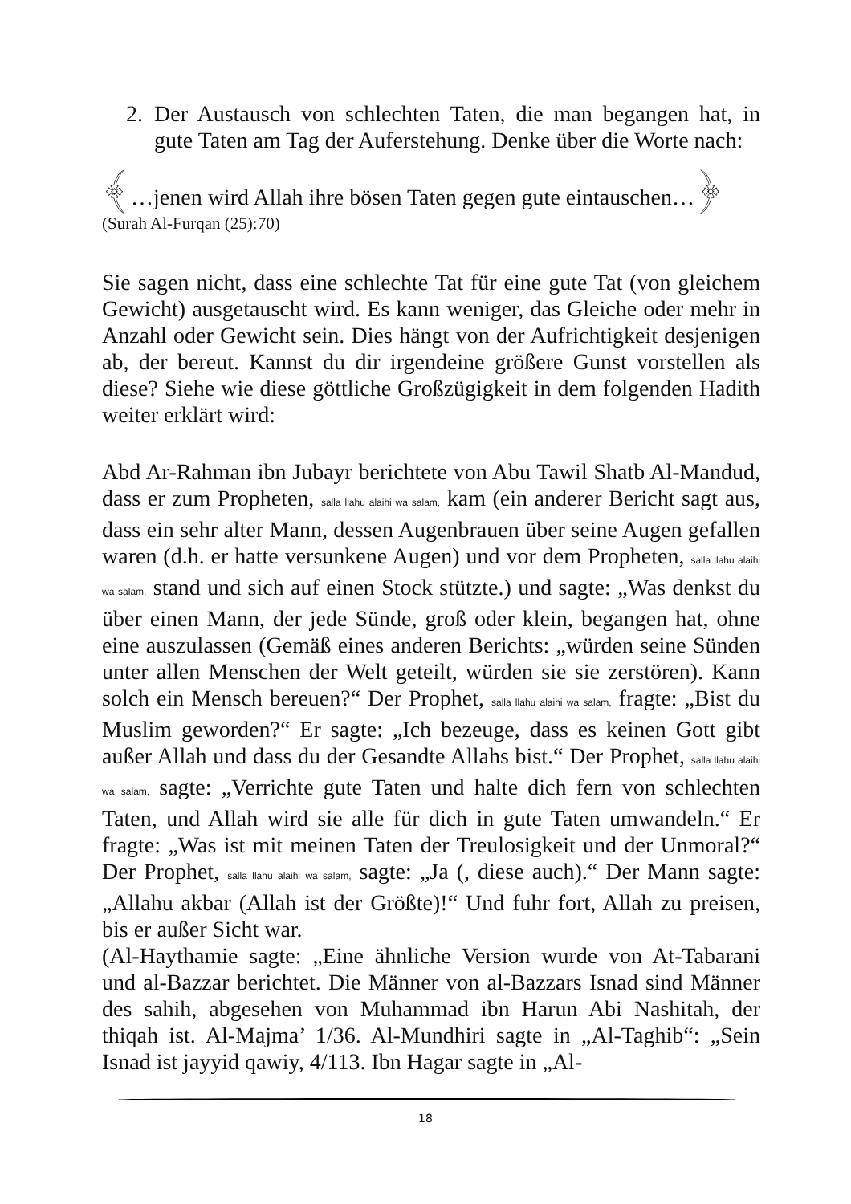2. Der Austausch von schlechten Taten, die man begangen hat, in gute Taten am Tag der Auferstehung. Denke über die Worte nach:
﴾…jenen wird Allah ihre bösen Taten gegen gute eintauschen…﴿
(Surah Al-Furqan (25):70)
Sie sagen nicht, dass eine schlechte Tat für eine gute Tat (von gleichem Gewicht) ausgetauscht wird. Es kann weniger, das Gleiche oder mehr in Anzahl oder Gewicht sein. Dies hängt von der Aufrichtigkeit desjenigen ab, der bereut. Kannst du dir irgendeine größere Gunst vorstellen als diese? Siehe wie diese göttliche Großzügigkeit in dem folgenden Hadith weiter erklärt wird:
Abd Ar-Rahman ibn Jubayr berichtete von Abu Tawil Shatb Al-Mandud, dass er zum Propheten, salla llahu alaihi wa salam, kam (ein anderer Bericht sagt aus, dass ein sehr alter Mann, dessen Augenbrauen über seine Augen gefallen waren (d.h. er hatte versunkene Augen) und vor dem Propheten, salla llahu alaihi wa salam, stand und sich auf einen Stock stützte.) und sagte: „Was denkst du über einen Mann, der jede Sünde, groß oder klein, begangen hat, ohne eine auszulassen (Gemäß eines anderen Berichts: „würden seine Sünden unter allen Menschen der Welt geteilt, würden sie sie zerstören). Kann solch ein Mensch bereuen?“ Der Prophet, salla llahu alaihi wa salam, fragte: „Bist du Muslim geworden?“ Er sagte: „Ich bezeuge, dass es keinen Gott gibt außer Allah und dass du der Gesandte Allahs bist.“ Der Prophet, salla llahu alaihi wa salam, sagte: „Verrichte gute Taten und halte dich fern von schlechten Taten, und Allah wird sie alle für dich in gute Taten umwandeln.“ Er fragte: „Was ist mit meinen Taten der Treulosigkeit und der Unmoral?“ Der Prophet, salla llahu alaihi wa salam, sagte: „Ja (, diese auch).“ Der Mann sagte: „Allahu akbar (Allah ist der Größte)!“ Und fuhr fort, Allah zu preisen, bis er außer Sicht war.
(Al-Haythamie sagte: „Eine ähnliche Version wurde von At-Tabarani und al-Bazzar berichtet. Die Männer von al-Bazzars Isnad sind Männer des sahih, abgesehen von Muhammad ibn Harun Abi Nashitah, der thiqah ist. Al-Majma’ 1/36. Al-Mundhiri sagte in „Al-Taghib“: „Sein Isnad ist jayyid qawiy, 4/113. Ibn Hagar sagte in „Al-
18